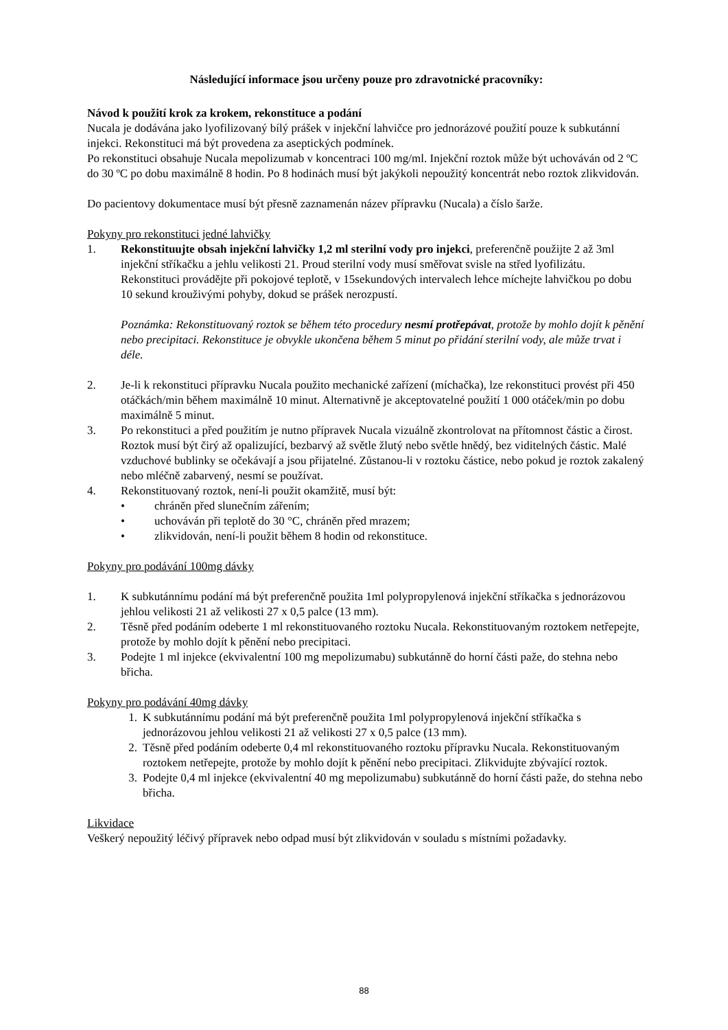Následující informace jsou určeny pouze pro zdravotnické pracovníky:
Návod k použití krok za krokem, rekonstituce a podání
Nucala je dodávána jako lyofilizovaný bílý prášek v injekční lahvičce pro jednorázové použití pouze k subkutánní injekci. Rekonstituci má být provedena za aseptických podmínek.
Po rekonstituci obsahuje Nucala mepolizumab v koncentraci 100 mg/ml. Injekční roztok může být uchováván od 2 ºC do 30 ºC po dobu maximálně 8 hodin. Po 8 hodinách musí být jakýkoli nepoužitý koncentrát nebo roztok zlikvidován.
Do pacientovy dokumentace musí být přesně zaznamenán název přípravku (Nucala) a číslo šarže.
Pokyny pro rekonstituci jedné lahvičky
1. Rekonstituujte obsah injekční lahvičky 1,2 ml sterilní vody pro injekci, preferenčně použijte 2 až 3ml injekční stříkačku a jehlu velikosti 21. Proud sterilní vody musí směřovat svisle na střed lyofilizátu. Rekonstituci provádějte při pokojové teplotě, v 15sekundových intervalech lehce míchejte lahvičkou po dobu 10 sekund krouživými pohyby, dokud se prášek nerozpustí.
Poznámka: Rekonstituovaný roztok se během této procedury nesmí protřepávat, protože by mohlo dojít k pěnění nebo precipitaci. Rekonstituce je obvykle ukončena během 5 minut po přidání sterilní vody, ale může trvat i déle.
2. Je-li k rekonstituci přípravku Nucala použito mechanické zařízení (míchačka), lze rekonstituci provést při 450 otáčkách/min během maximálně 10 minut. Alternativně je akceptovatelné použití 1 000 otáček/min po dobu maximálně 5 minut.
3. Po rekonstituci a před použitím je nutno přípravek Nucala vizuálně zkontrolovat na přítomnost částic a čirost. Roztok musí být čirý až opalizující, bezbarvý až světle žlutý nebo světle hnědý, bez viditelných částic. Malé vzduchové bublinky se očekávají a jsou přijatelné. Zůstanou-li v roztoku částice, nebo pokud je roztok zakalený nebo mléčně zabarvený, nesmí se používat.
4. Rekonstituovaný roztok, není-li použit okamžitě, musí být:
• chráněn před slunečním zářením;
• uchováván při teplotě do 30 °C, chráněn před mrazem;
• zlikvidován, není-li použit během 8 hodin od rekonstituce.
Pokyny pro podávání 100mg dávky
1. K subkutánnímu podání má být preferenčně použita 1ml polypropylenová injekční stříkačka s jednorázovou jehlou velikosti 21 až velikosti 27 x 0,5 palce (13 mm).
2. Těsně před podáním odeberte 1 ml rekonstituovaného roztoku Nucala. Rekonstituovaným roztokem netřepejte, protože by mohlo dojít k pěnění nebo precipitaci.
3. Podejte 1 ml injekce (ekvivalentní 100 mg mepolizumabu) subkutánně do horní části paže, do stehna nebo břicha.
Pokyny pro podávání 40mg dávky
1. K subkutánnímu podání má být preferenčně použita 1ml polypropylenová injekční stříkačka s jednorázovou jehlou velikosti 21 až velikosti 27 x 0,5 palce (13 mm).
2. Těsně před podáním odeberte 0,4 ml rekonstituovaného roztoku přípravku Nucala. Rekonstituovaným roztokem netřepejte, protože by mohlo dojít k pěnění nebo precipitaci. Zlikvidujte zbývající roztok.
3. Podejte 0,4 ml injekce (ekvivalentní 40 mg mepolizumabu) subkutánně do horní části paže, do stehna nebo břicha.
Likvidace
Veškerý nepoužitý léčivý přípravek nebo odpad musí být zlikvidován v souladu s místními požadavky.
88